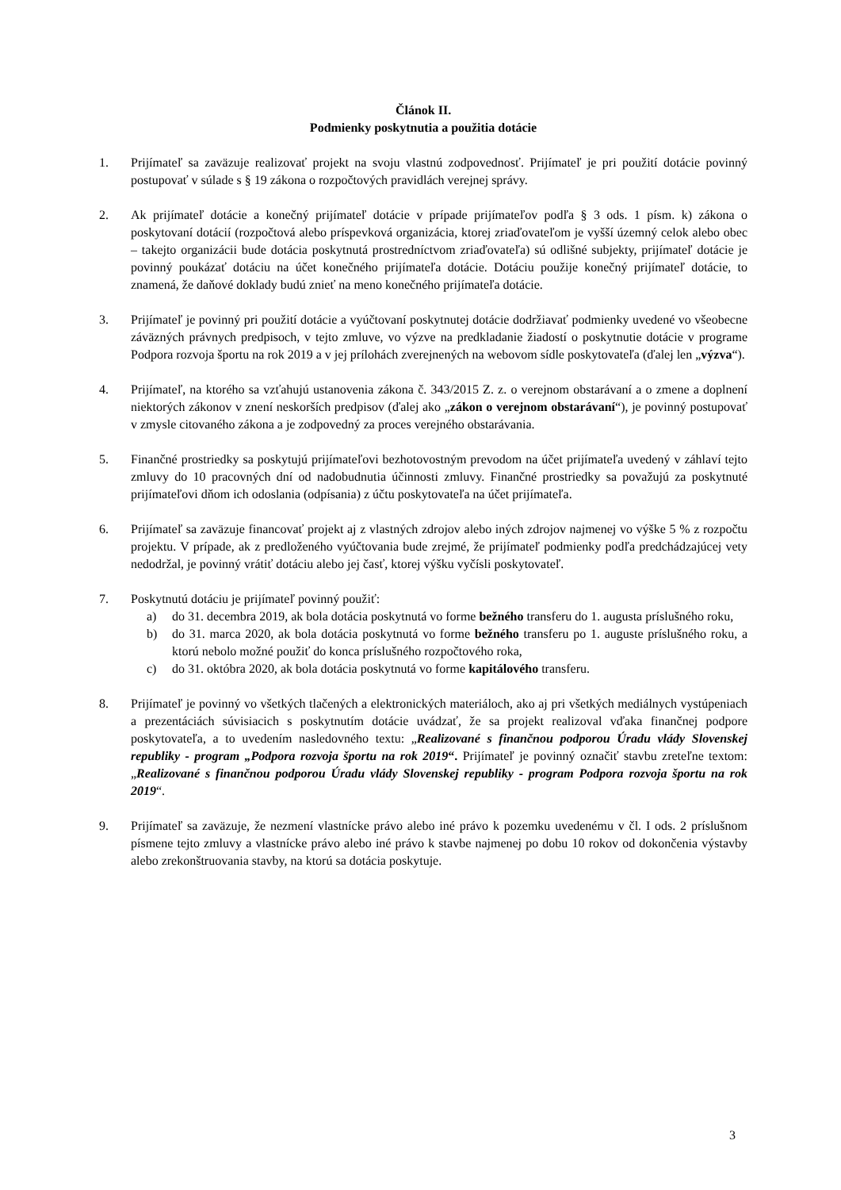Článok II.
Podmienky poskytnutia a použitia dotácie
1. Prijímateľ sa zaväzuje realizovať projekt na svoju vlastnú zodpovednosť. Prijímateľ je pri použití dotácie povinný postupovať v súlade s § 19 zákona o rozpočtových pravidlách verejnej správy.
2. Ak prijímateľ dotácie a konečný prijímateľ dotácie v prípade prijímateľov podľa § 3 ods. 1 písm. k) zákona o poskytovaní dotácií (rozpočtová alebo príspevková organizácia, ktorej zriaďovateľom je vyšší územný celok alebo obec – takejto organizácii bude dotácia poskytnutá prostredníctvom zriaďovateľa) sú odlišné subjekty, prijímateľ dotácie je povinný poukázať dotáciu na účet konečného prijímateľa dotácie. Dotáciu použije konečný prijímateľ dotácie, to znamená, že daňové doklady budú znieť na meno konečného prijímateľa dotácie.
3. Prijímateľ je povinný pri použití dotácie a vyúčtovaní poskytnutej dotácie dodržiavať podmienky uvedené vo všeobecne záväzných právnych predpisoch, v tejto zmluve, vo výzve na predkladanie žiadostí o poskytnutie dotácie v programe Podpora rozvoja športu na rok 2019 a v jej prílohách zverejnených na webovom sídle poskytovateľa (ďalej len „výzva“).
4. Prijímateľ, na ktorého sa vzťahujú ustanovenia zákona č. 343/2015 Z. z. o verejnom obstarávaní a o zmene a doplnení niektorých zákonov v znení neskorších predpisov (ďalej ako „zákon o verejnom obstarávaní“), je povinný postupovať v zmysle citovaného zákona a je zodpovedný za proces verejného obstarávania.
5. Finančné prostriedky sa poskytujú prijímateľovi bezhotovostným prevodom na účet prijímateľa uvedený v záhlaví tejto zmluvy do 10 pracovných dní od nadobudnutia účinnosti zmluvy. Finančné prostriedky sa považujú za poskytnuté prijímateľovi dňom ich odoslania (odpísania) z účtu poskytovateľa na účet prijímateľa.
6. Prijímateľ sa zaväzuje financovať projekt aj z vlastných zdrojov alebo iných zdrojov najmenej vo výške 5 % z rozpočtu projektu. V prípade, ak z predloženého vyúčtovania bude zrejmé, že prijímateľ podmienky podľa predchádzajúcej vety nedodržal, je povinný vrátiť dotáciu alebo jej časť, ktorej výšku vyčísli poskytovateľ.
7. Poskytnutú dotáciu je prijímateľ povinný použiť:
a) do 31. decembra 2019, ak bola dotácia poskytnutá vo forme bežného transferu do 1. augusta príslušného roku,
b) do 31. marca 2020, ak bola dotácia poskytnutá vo forme bežného transferu po 1. auguste príslušného roku, a ktorú nebolo možné použiť do konca príslušného rozpočtového roka,
c) do 31. októbra 2020, ak bola dotácia poskytnutá vo forme kapitálového transferu.
8. Prijímateľ je povinný vo všetkých tlačených a elektronických materiáloch, ako aj pri všetkých mediálnych vystúpeniach a prezentáciách súvisiacich s poskytnutím dotácie uvádzať, že sa projekt realizoval vďaka finančnej podpore poskytovateľa, a to uvedením nasledovného textu: „Realizované s finančnou podporou Úradu vlády Slovenskej republiky - program „Podpora rozvoja športu na rok 2019“. Prijímateľ je povinný označiť stavbu zreteľne textom: „Realizované s finančnou podporou Úradu vlády Slovenskej republiky - program Podpora rozvoja športu na rok 2019“.
9. Prijímateľ sa zaväzuje, že nezmení vlastnícke právo alebo iné právo k pozemku uvedenému v čl. I ods. 2 príslušnom písmene tejto zmluvy a vlastnícke právo alebo iné právo k stavbe najmenej po dobu 10 rokov od dokončenia výstavby alebo zrekonštruovania stavby, na ktorú sa dotácia poskytuje.
3